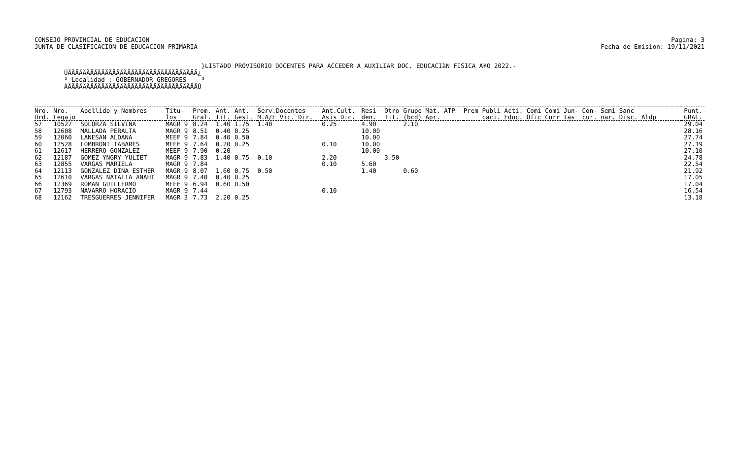CONSEJO PROVINCIAL DE EDUCACION
JUNTA DE CLASIFICACION DE EDUCACION PRIMARIA
Pagina: 3
Fecha de Emision: 19/11/2021
}LISTADO PROVISORIO DOCENTES PARA ACCEDER A AUXILIAR DOC. EDUCACIàN FISICA A¥O 2022.- ÚÄÄÄÄÄÄÄÄÄÄÄÄÄÄÄÄÄÄÄÄÄÄÄÄÄÄÄÄÄÄÄÄÄÄÄ¿ ³ Localidad : GOBERNADOR GREGORES ³ ÀÄÄÄÄÄÄÄÄÄÄÄÄÄÄÄÄÄÄÄÄÄÄÄÄÄÄÄÄÄÄÄÄÄÄÄÙ
| Nro. Ord. | Nro. Legajo | Apellido y Nombres | Titu- los | Prom. Gral. | Ant. Tit. | Ant. Gest. | Serv.Docentes M.A/E Vic. Dir. | Ant.Cult. Asis Dic. | Resi den. | Otro Tit. | Grupo Mat. ATP (bcd) Apr. | Prem Publi Acti. Comi Comi Jun- Con- Semi Sanc caci. Educ. Ofic Curr tas cur. nar. Disc. Aldp | Punt. GRAL. |
| --- | --- | --- | --- | --- | --- | --- | --- | --- | --- | --- | --- | --- | --- |
| 57 | 10527 | SOLORZA SILVINA | MAGR 9 | 8.24 | 1.40 | 1.75 | 1.40 | 0.25 | 4.90 | | 2.10 | | 29.04 |
| 58 | 12608 | MALLADA PERALTA | MAGR 9 | 8.51 | 0.40 | 0.25 | | | 10.00 | | | | 28.16 |
| 59 | 12060 | LANESAN ALDANA | MEEF 9 | 7.84 | 0.40 | 0.50 | | | 10.00 | | | | 27.74 |
| 60 | 12528 | LOMBRONI TABARES | MEEF 9 | 7.64 | 0.20 | 0.25 | | 0.10 | 10.00 | | | | 27.19 |
| 61 | 12617 | HERRERO GONZALEZ | MEEF 9 | 7.90 | 0.20 | | | | 10.00 | | | | 27.10 |
| 62 | 12187 | GOMEZ YNGRY YULIET | MAGR 9 | 7.83 | 1.40 | 0.75 | 0.10 | 2.20 | | 3.50 | | | 24.78 |
| 63 | 12855 | VARGAS MARIELA | MAGR 9 | 7.84 | | | | 0.10 | 5.60 | | | | 22.54 |
| 64 | 12113 | GONZALEZ DINA ESTHER | MAGR 9 | 8.07 | 1.60 | 0.75 | 0.50 | | 1.40 | | 0.60 | | 21.92 |
| 65 | 12610 | VARGAS NATALIA ANAHI | MAGR 9 | 7.40 | 0.40 | 0.25 | | | | | | | 17.05 |
| 66 | 12369 | ROMAN GUILLERMO | MEEF 9 | 6.94 | 0.60 | 0.50 | | | | | | | 17.04 |
| 67 | 12793 | NAVARRO HORACIO | MAGR 9 | 7.44 | | | | 0.10 | | | | | 16.54 |
| 68 | 12162 | TRESGUERRES JENNIFER | MAGR 3 | 7.73 | 2.20 | 0.25 | | | | | | | 13.18 |